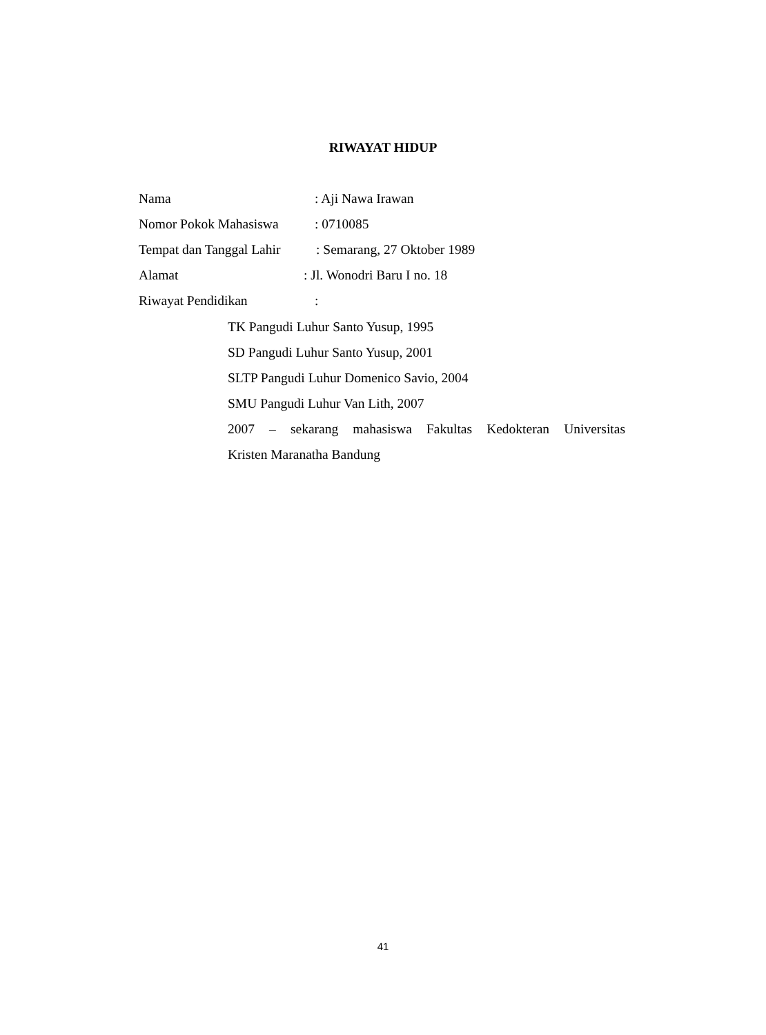RIWAYAT HIDUP
Nama: Aji Nawa Irawan
Nomor Pokok Mahasiswa: 0710085
Tempat dan Tanggal Lahir: Semarang, 27 Oktober 1989
Alamat: Jl. Wonodri Baru I no. 18
Riwayat Pendidikan:
TK Pangudi Luhur Santo Yusup, 1995
SD Pangudi Luhur Santo Yusup, 2001
SLTP Pangudi Luhur Domenico Savio, 2004
SMU Pangudi Luhur Van Lith, 2007
2007 – sekarang mahasiswa Fakultas Kedokteran Universitas
Kristen Maranatha Bandung
41